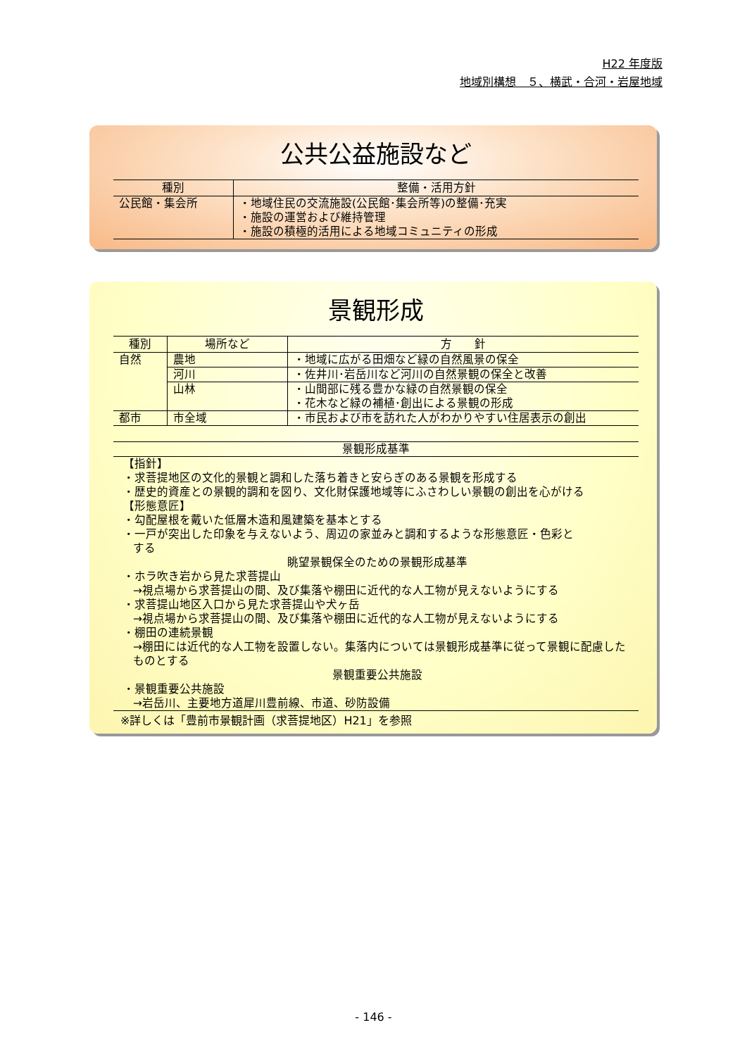H22 年度版
地域別構想　５、横武・合河・岩屋地域
公共公益施設など
| 種別 | 整備・活用方針 |
| --- | --- |
| 公民館・集会所 | ・地域住民の交流施設(公民館･集会所等)の整備･充実 ・施設の運営および維持管理 ・施設の積極的活用による地域コミュニティの形成 |
景観形成
| 種別 | 場所など | 方 針 |
| --- | --- | --- |
| 自然 | 農地 | ・地域に広がる田畑など緑の自然風景の保全 |
| | 河川 | ・佐井川･岩岳川など河川の自然景観の保全と改善 |
| | 山林 | ・山間部に残る豊かな緑の自然景観の保全 ・花木など緑の補植･創出による景観の形成 |
| 都市 | 市全域 | ・市民および市を訪れた人がわかりやすい住居表示の創出 |
景観形成基準
【指針】
・求菩提地区の文化的景観と調和した落ち着きと安らぎのある景観を形成する
・歴史的資産との景観的調和を図り、文化財保護地域等にふさわしい景観の創出を心がける
【形態意匠】
・勾配屋根を戴いた低層木造和風建築を基本とする
・一戸が突出した印象を与えないよう、周辺の家並みと調和するような形態意匠・色彩と
する
眺望景観保全のための景観形成基準
・ホラ吹き岩から見た求菩提山
→視点場から求菩提山の間、及び集落や棚田に近代的な人工物が見えないようにする
・求菩提山地区入口から見た求菩提山や犬ヶ岳
→視点場から求菩提山の間、及び集落や棚田に近代的な人工物が見えないようにする
・棚田の連続景観
→棚田には近代的な人工物を設置しない。集落内については景観形成基準に従って景観に配慮したものとする
景観重要公共施設
・景観重要公共施設
→岩岳川、主要地方道犀川豊前線、市道、砂防設備
※詳しくは「豊前市景観計画（求菩提地区）H21」を参照
- 146 -